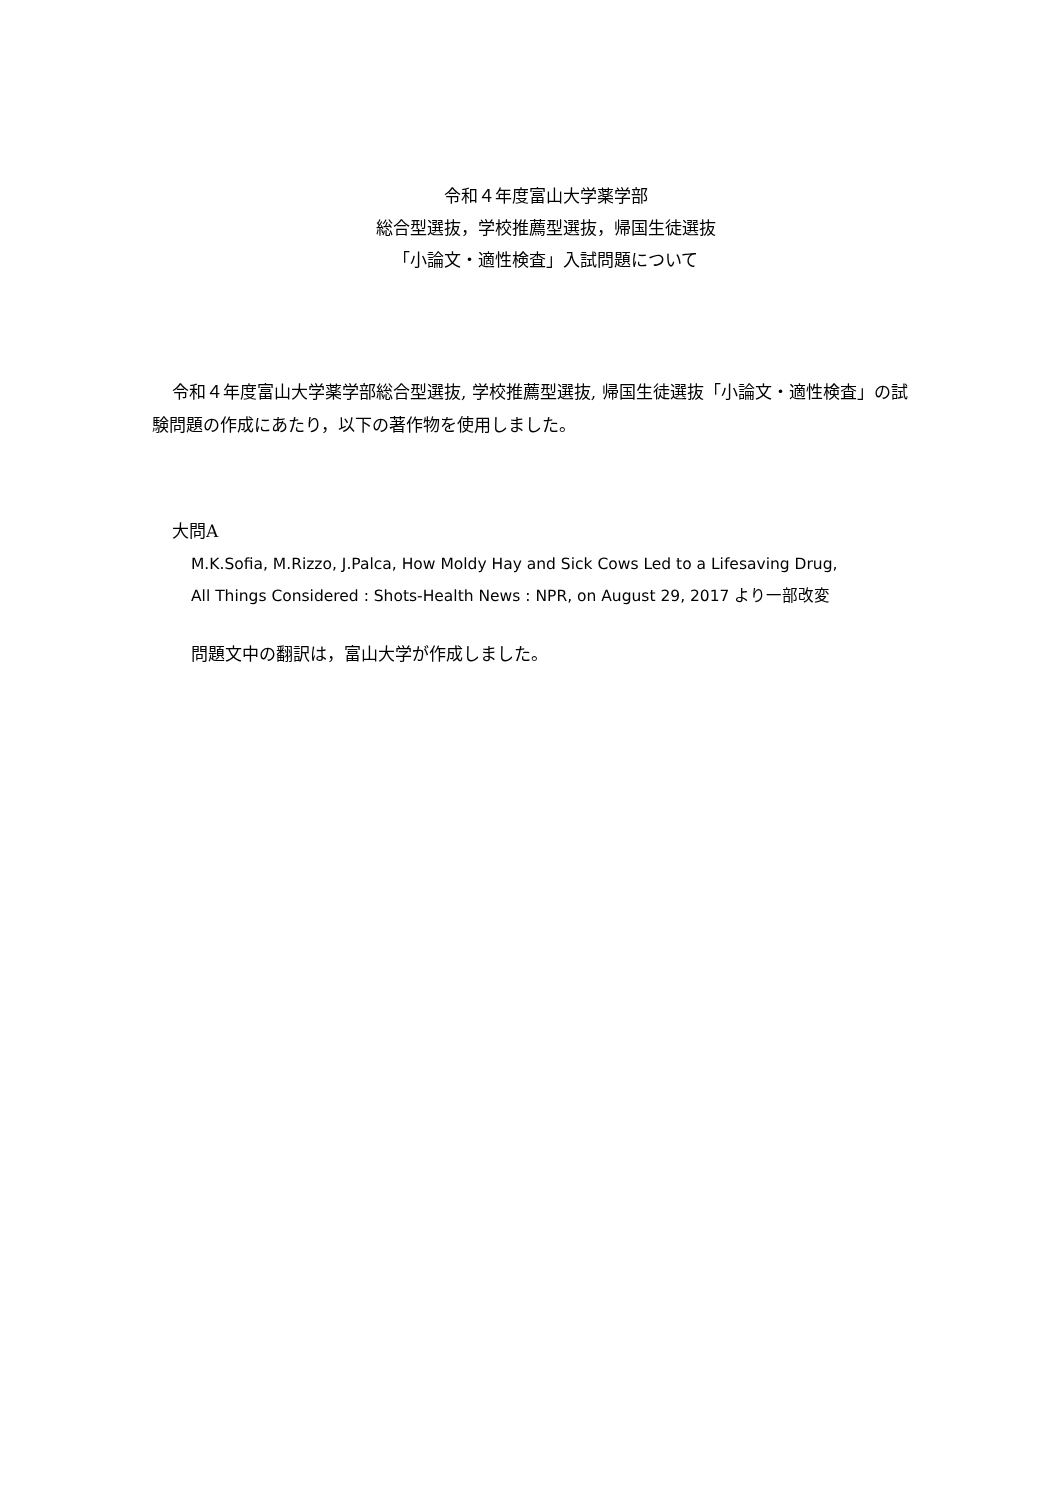令和４年度富山大学薬学部
総合型選抜，学校推薦型選抜，帰国生徒選抜
「小論文・適性検査」入試問題について
令和４年度富山大学薬学部総合型選抜, 学校推薦型選抜, 帰国生徒選抜「小論文・適性検査」の試験問題の作成にあたり，以下の著作物を使用しました。
大問A
M.K.Sofia, M.Rizzo, J.Palca, How Moldy Hay and Sick Cows Led to a Lifesaving Drug,
All Things Considered : Shots-Health News : NPR, on August 29, 2017 より一部改変
問題文中の翻訳は，富山大学が作成しました。